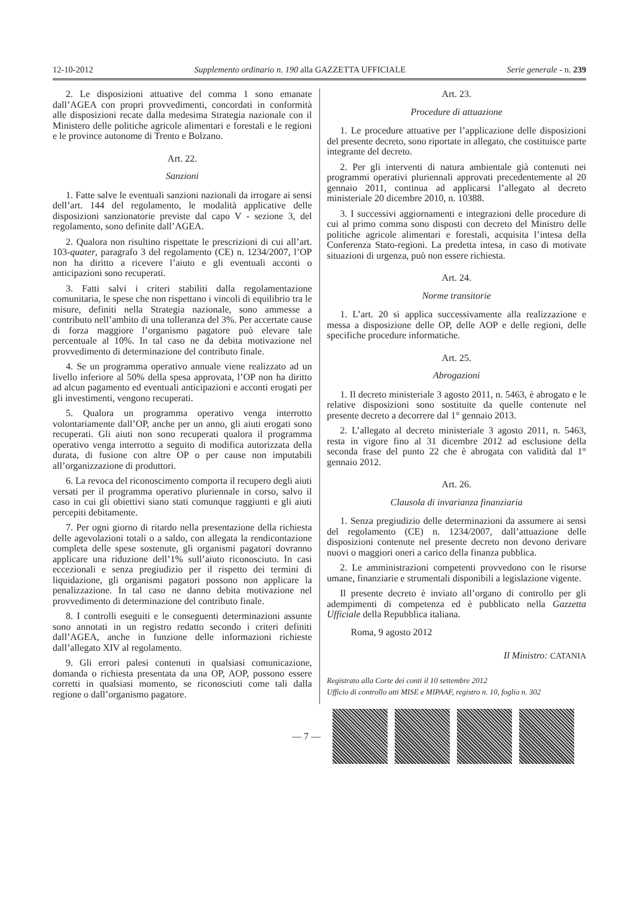12-10-2012 Supplemento ordinario n. 190 alla GAZZETTA UFFICIALE Serie generale - n. 239
2. Le disposizioni attuative del comma 1 sono emanate dall’AGEA con propri provvedimenti, concordati in conformità alle disposizioni recate dalla medesima Strategia nazionale con il Ministero delle politiche agricole alimentari e forestali e le regioni e le province autonome di Trento e Bolzano.
Art. 22.
Sanzioni
1. Fatte salve le eventuali sanzioni nazionali da irrogare ai sensi dell’art. 144 del regolamento, le modalità applicative delle disposizioni sanzionatorie previste dal capo V - sezione 3, del regolamento, sono definite dall’AGEA.
2. Qualora non risultino rispettate le prescrizioni di cui all’art. 103-quater, paragrafo 3 del regolamento (CE) n. 1234/2007, l’OP non ha diritto a ricevere l’aiuto e gli eventuali acconti o anticipazioni sono recuperati.
3. Fatti salvi i criteri stabiliti dalla regolamentazione comunitaria, le spese che non rispettano i vincoli di equilibrio tra le misure, definiti nella Strategia nazionale, sono ammesse a contributo nell’ambito di una tolleranza del 3%. Per accertate cause di forza maggiore l’organismo pagatore può elevare tale percentuale al 10%. In tal caso ne da debita motivazione nel provvedimento di determinazione del contributo finale.
4. Se un programma operativo annuale viene realizzato ad un livello inferiore al 50% della spesa approvata, l’OP non ha diritto ad alcun pagamento ed eventuali anticipazioni e acconti erogati per gli investimenti, vengono recuperati.
5. Qualora un programma operativo venga interrotto volontariamente dall’OP, anche per un anno, gli aiuti erogati sono recuperati. Gli aiuti non sono recuperati qualora il programma operativo venga interrotto a seguito di modifica autorizzata della durata, di fusione con altre OP o per cause non imputabili all’organizzazione di produttori.
6. La revoca del riconoscimento comporta il recupero degli aiuti versati per il programma operativo pluriennale in corso, salvo il caso in cui gli obiettivi siano stati comunque raggiunti e gli aiuti percepiti debitamente.
7. Per ogni giorno di ritardo nella presentazione della richiesta delle agevolazioni totali o a saldo, con allegata la rendicontazione completa delle spese sostenute, gli organismi pagatori dovranno applicare una riduzione dell’1% sull’aiuto riconosciuto. In casi eccezionali e senza pregiudizio per il rispetto dei termini di liquidazione, gli organismi pagatori possono non applicare la penalizzazione. In tal caso ne danno debita motivazione nel provvedimento di determinazione del contributo finale.
8. I controlli eseguiti e le conseguenti determinazioni assunte sono annotati in un registro redatto secondo i criteri definiti dall’AGEA, anche in funzione delle informazioni richieste dall’allegato XIV al regolamento.
9. Gli errori palesi contenuti in qualsiasi comunicazione, domanda o richiesta presentata da una OP, AOP, possono essere corretti in qualsiasi momento, se riconosciuti come tali dalla regione o dall’organismo pagatore.
Art. 23.
Procedure di attuazione
1. Le procedure attuative per l’applicazione delle disposizioni del presente decreto, sono riportate in allegato, che costituisce parte integrante del decreto.
2. Per gli interventi di natura ambientale già contenuti nei programmi operativi pluriennali approvati precedentemente al 20 gennaio 2011, continua ad applicarsi l’allegato al decreto ministeriale 20 dicembre 2010, n. 10388.
3. I successivi aggiornamenti e integrazioni delle procedure di cui al primo comma sono disposti con decreto del Ministro delle politiche agricole alimentari e forestali, acquisita l’intesa della Conferenza Stato-regioni. La predetta intesa, in caso di motivate situazioni di urgenza, può non essere richiesta.
Art. 24.
Norme transitorie
1. L’art. 20 si applica successivamente alla realizzazione e messa a disposizione delle OP, delle AOP e delle regioni, delle specifiche procedure informatiche.
Art. 25.
Abrogazioni
1. Il decreto ministeriale 3 agosto 2011, n. 5463, è abrogato e le relative disposizioni sono sostituite da quelle contenute nel presente decreto a decorrere dal 1° gennaio 2013.
2. L’allegato al decreto ministeriale 3 agosto 2011, n. 5463, resta in vigore fino al 31 dicembre 2012 ad esclusione della seconda frase del punto 22 che è abrogata con validità dal 1° gennaio 2012.
Art. 26.
Clausola di invarianza finanziaria
1. Senza pregiudizio delle determinazioni da assumere ai sensi del regolamento (CE) n. 1234/2007, dall’attuazione delle disposizioni contenute nel presente decreto non devono derivare nuovi o maggiori oneri a carico della finanza pubblica.
2. Le amministrazioni competenti provvedono con le risorse umane, finanziarie e strumentali disponibili a legislazione vigente.
Il presente decreto è inviato all’organo di controllo per gli adempimenti di competenza ed è pubblicato nella Gazzetta Ufficiale della Repubblica italiana.
Roma, 9 agosto 2012
Il Ministro: CATANIA
Registrato alla Corte dei conti il 10 settembre 2012
Ufficio di controllo atti MISE e MIPAAF, registro n. 10, foglio n. 302
— 7 —